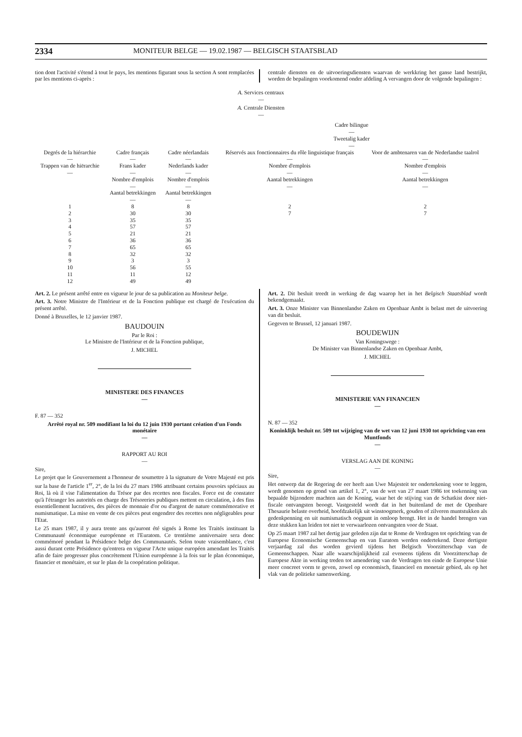2334 MONITEUR BELGE — 19.02.1987 — BELGISCH STAATSBLAD
tion dont l'activité s'étend à tout le pays, les mentions figurant sous la section A sont remplacées par les mentions ci-après :
centrale diensten en de uitvoeringsdiensten waarvan de werkkring het ganse land bestrijkt, worden de bepalingen voorkomend onder afdeling A vervangen door de volgende bepalingen :
A. Services centraux
—
A. Centrale Diensten
—
| | | | Cadre bilingue — Tweetalig kader — | |
| --- | --- | --- | --- | --- |
| Degrés de la hiérarchie — Trappen van de hiërarchie — | Cadre français — Frans kader — Nombre d'emplois — Aantal betrekkingen — | Cadre néerlandais — Nederlands kader — Nombre d'emplois — Aantal betrekkingen — | Réservés aux fonctionnaires du rôle linguistique français — Nombre d'emplois — Aantal betrekkingen — | Voor de ambtenaren van de Nederlandse taalrol — Nombre d'emplois — Aantal betrekkingen — |
| 1 | 8 | 8 | 2 | 2 |
| 2 | 30 | 30 | 7 | 7 |
| 3 | 35 | 35 | | |
| 4 | 57 | 57 | | |
| 5 | 21 | 21 | | |
| 6 | 36 | 36 | | |
| 7 | 65 | 65 | | |
| 8 | 32 | 32 | | |
| 9 | 3 | 3 | | |
| 10 | 56 | 55 | | |
| 11 | 11 | 12 | | |
| 12 | 49 | 49 | | |
Art. 2. Le présent arrêté entre en vigueur le jour de sa publication au Moniteur belge.
Art. 3. Notre Ministre de l'Intérieur et de la Fonction publique est chargé de l'exécution du présent arrêté.
Donné à Bruxelles, le 12 janvier 1987.
BAUDOUIN
Par le Roi :
Le Ministre de l'Intérieur et de la Fonction publique,
J. MICHEL
MINISTERE DES FINANCES
—
F. 87 — 352
Arrêté royal nr. 509 modifiant la loi du 12 juin 1930 portant création d'un Fonds monétaire
—
RAPPORT AU ROI
—
Sire,
Le projet que le Gouvernement a l'honneur de soumettre à la signature de Votre Majesté est pris sur la base de l'article 1<sup>er</sup>, 2°, de la loi du 27 mars 1986 attribuant certains pouvoirs spéciaux au Roi, là où il vise l'alimentation du Trésor par des recettes non fiscales. Force est de constater qu'à l'étranger les autorités en charge des Trésoreries publiques mettent en circulation, à des fins essentiellement lucratives, des pièces de monnaie d'or ou d'argent de nature commémorative et numismatique. La mise en vente de ces pièces peut engendrer des recettes non négligeables pour l'Etat.
Le 25 mars 1987, il y aura trente ans qu'auront été signés à Rome les Traités instituant la Communauté économique européenne et l'Euratom. Ce trentième anniversaire sera donc commémoré pendant la Présidence belge des Communautés. Selon toute vraisemblance, c'est aussi durant cette Présidence qu'entrera en vigueur l'Acte unique européen amendant les Traités afin de faire progresser plus concrètement l'Union européenne à la fois sur le plan économique, financier et monétaire, et sur le plan de la coopération politique.
Art. 2. Dit besluit treedt in werking de dag waarop het in het Belgisch Staatsblad wordt bekendgemaakt.
Art. 3. Onze Minister van Binnenlandse Zaken en Openbaar Ambt is belast met de uitvoering van dit besluit.
Gegeven te Brussel, 12 januari 1987.
BOUDEWIJN
Van Koningswege :
De Minister van Binnenlandse Zaken en Openbaar Ambt,
J. MICHEL
MINISTERIE VAN FINANCIEN
—
N. 87 — 352
Koninklijk besluit nr. 509 tot wijziging van de wet van 12 juni 1930 tot oprichting van een Muntfonds
—
VERSLAG AAN DE KONING
—
Sire,
Het ontwerp dat de Regering de eer heeft aan Uwe Majesteit ter ondertekening voor te leggen, wordt genomen op grond van artikel 1, 2°, van de wet van 27 maart 1986 tot toekenning van bepaalde bijzondere machten aan de Koning, waar het de stijving van de Schatkist door niet-fiscale ontvangsten beoogt. Vastgesteld wordt dat in het buitenland de met de Openbare Thesaurie belaste overheid, hoofdzakelijk uit winstoogmerk, gouden of zilveren muntstukken als gedenkpenning en uit numismatisch oogpunt in omloop brengt. Het in de handel brengen van deze stukken kan leiden tot niet te verwaarlozen ontvangsten voor de Staat.
Op 25 maart 1987 zal het dertig jaar geleden zijn dat te Rome de Verdragen tot oprichting van de Europese Economische Gemeenschap en van Euratom werden ondertekend. Deze dertigste verjaardag zal dus worden gevierd tijdens het Belgisch Voorzitterschap van de Gemeenschappen. Naar alle waarschijnlijkheid zal eveneens tijdens dit Voorzitterschap de Europese Akte in werking treden tot amendering van de Verdragen ten einde de Europese Unie meer concreet vorm te geven, zowel op economisch, financieel en monetair gebied, als op het vlak van de politieke samenwerking.